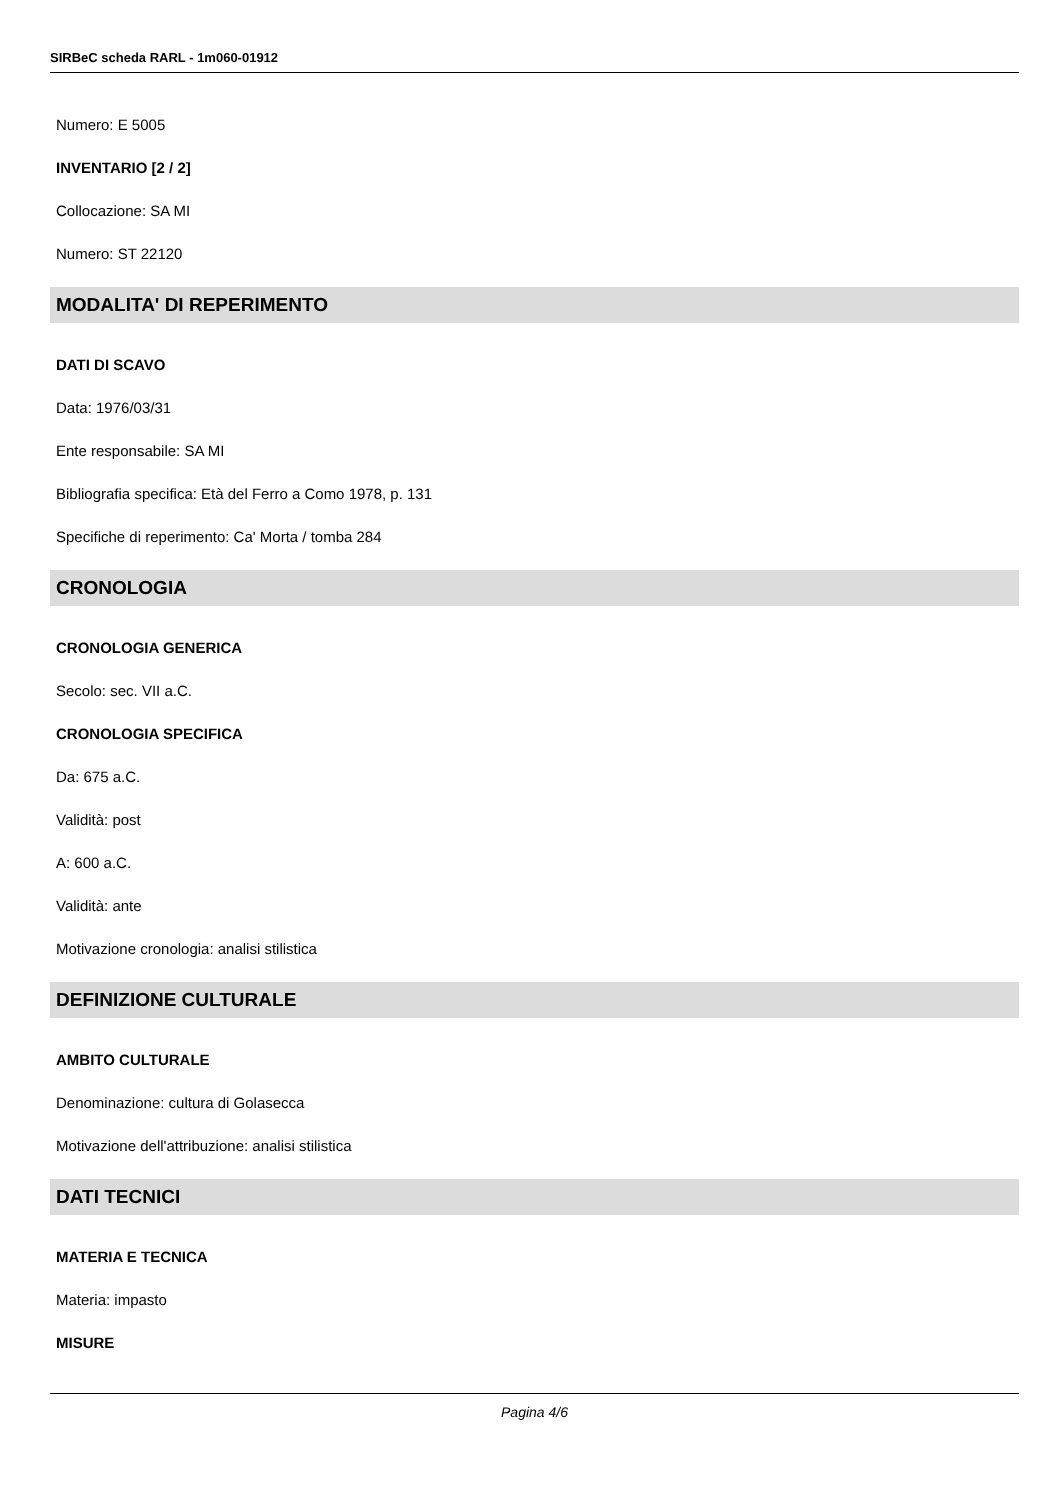SIRBeC scheda RARL - 1m060-01912
Numero: E 5005
INVENTARIO [2 / 2]
Collocazione: SA MI
Numero: ST 22120
MODALITA' DI REPERIMENTO
DATI DI SCAVO
Data: 1976/03/31
Ente responsabile: SA MI
Bibliografia specifica: Età del Ferro a Como 1978, p. 131
Specifiche di reperimento: Ca' Morta / tomba 284
CRONOLOGIA
CRONOLOGIA GENERICA
Secolo: sec. VII a.C.
CRONOLOGIA SPECIFICA
Da: 675 a.C.
Validità: post
A: 600 a.C.
Validità: ante
Motivazione cronologia: analisi stilistica
DEFINIZIONE CULTURALE
AMBITO CULTURALE
Denominazione: cultura di Golasecca
Motivazione dell'attribuzione: analisi stilistica
DATI TECNICI
MATERIA E TECNICA
Materia: impasto
MISURE
Pagina 4/6